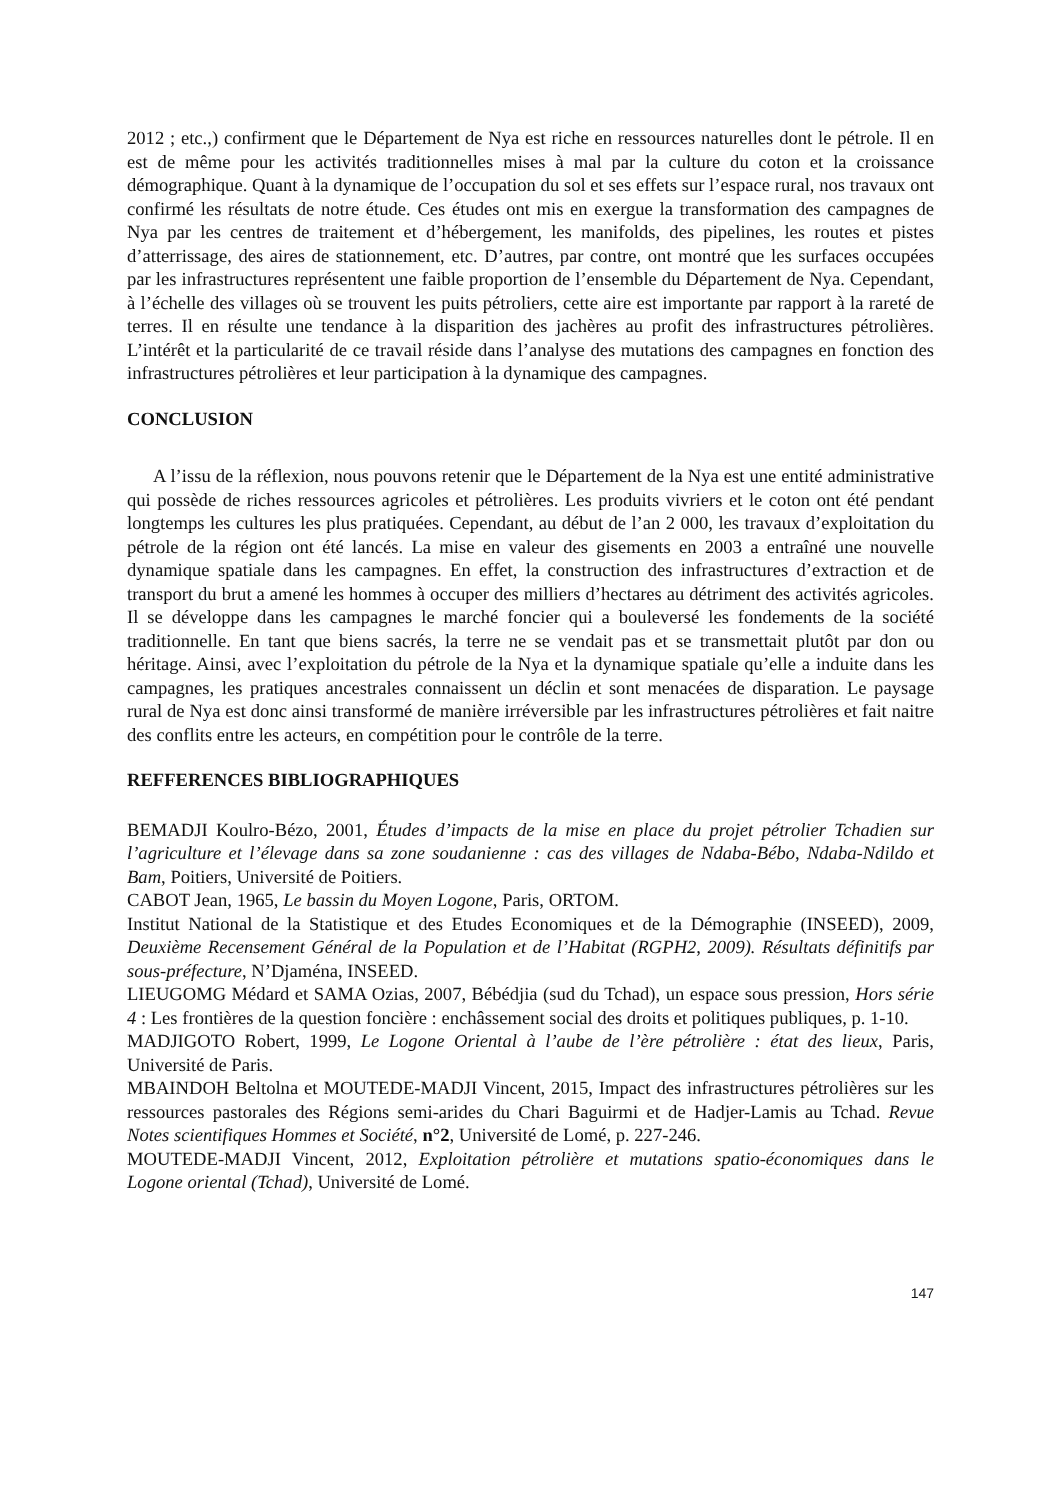2012 ; etc.,) confirment que le Département de Nya est riche en ressources naturelles dont le pétrole. Il en est de même pour les activités traditionnelles mises à mal par la culture du coton et la croissance démographique. Quant à la dynamique de l’occupation du sol et ses effets sur l’espace rural, nos travaux ont confirmé les résultats de notre étude. Ces études ont mis en exergue la transformation des campagnes de Nya par les centres de traitement et d’hébergement, les manifolds, des pipelines, les routes et pistes d’atterrissage, des aires de stationnement, etc. D’autres, par contre, ont montré que les surfaces occupées par les infrastructures représentent une faible proportion de l’ensemble du Département de Nya. Cependant, à l’échelle des villages où se trouvent les puits pétroliers, cette aire est importante par rapport à la rareté de terres. Il en résulte une tendance à la disparition des jachères au profit des infrastructures pétrolières. L’intérêt et la particularité de ce travail réside dans l’analyse des mutations des campagnes en fonction des infrastructures pétrolières et leur participation à la dynamique des campagnes.
CONCLUSION
A l’issu de la réflexion, nous pouvons retenir que le Département de la Nya est une entité administrative qui possède de riches ressources agricoles et pétrolières. Les produits vivriers et le coton ont été pendant longtemps les cultures les plus pratiquées. Cependant, au début de l’an 2 000, les travaux d’exploitation du pétrole de la région ont été lancés. La mise en valeur des gisements en 2003 a entraîné une nouvelle dynamique spatiale dans les campagnes. En effet, la construction des infrastructures d’extraction et de transport du brut a amené les hommes à occuper des milliers d’hectares au détriment des activités agricoles. Il se développe dans les campagnes le marché foncier qui a bouleversé les fondements de la société traditionnelle. En tant que biens sacrés, la terre ne se vendait pas et se transmettait plutôt par don ou héritage. Ainsi, avec l’exploitation du pétrole de la Nya et la dynamique spatiale qu’elle a induite dans les campagnes, les pratiques ancestrales connaissent un déclin et sont menacées de disparation. Le paysage rural de Nya est donc ainsi transformé de manière irréversible par les infrastructures pétrolières et fait naitre des conflits entre les acteurs, en compétition pour le contrôle de la terre.
REFFERENCES BIBLIOGRAPHIQUES
BEMADJI Koulro-Bézo, 2001, Études d’impacts de la mise en place du projet pétrolier Tchadien sur l’agriculture et l’élevage dans sa zone soudanienne : cas des villages de Ndaba-Bébo, Ndaba-Ndildo et Bam, Poitiers, Université de Poitiers.
CABOT Jean, 1965, Le bassin du Moyen Logone, Paris, ORTOM.
Institut National de la Statistique et des Etudes Economiques et de la Démographie (INSEED), 2009, Deuxième Recensement Général de la Population et de l’Habitat (RGPH2, 2009). Résultats définitifs par sous-préfecture, N’Djaména, INSEED.
LIEUGOMG Médard et SAMA Ozias, 2007, Bébédjia (sud du Tchad), un espace sous pression, Hors série 4 : Les frontières de la question foncière : enchâssement social des droits et politiques publiques, p. 1-10.
MADJIGOTO Robert, 1999, Le Logone Oriental à l’aube de l’ère pétrolière : état des lieux, Paris, Université de Paris.
MBAINDOH Beltolna et MOUTEDE-MADJI Vincent, 2015, Impact des infrastructures pétrolières sur les ressources pastorales des Régions semi-arides du Chari Baguirmi et de Hadjer-Lamis au Tchad. Revue Notes scientifiques Hommes et Société, n°2, Université de Lomé, p. 227-246.
MOUTEDE-MADJI Vincent, 2012, Exploitation pétrolière et mutations spatio-économiques dans le Logone oriental (Tchad), Université de Lomé.
147